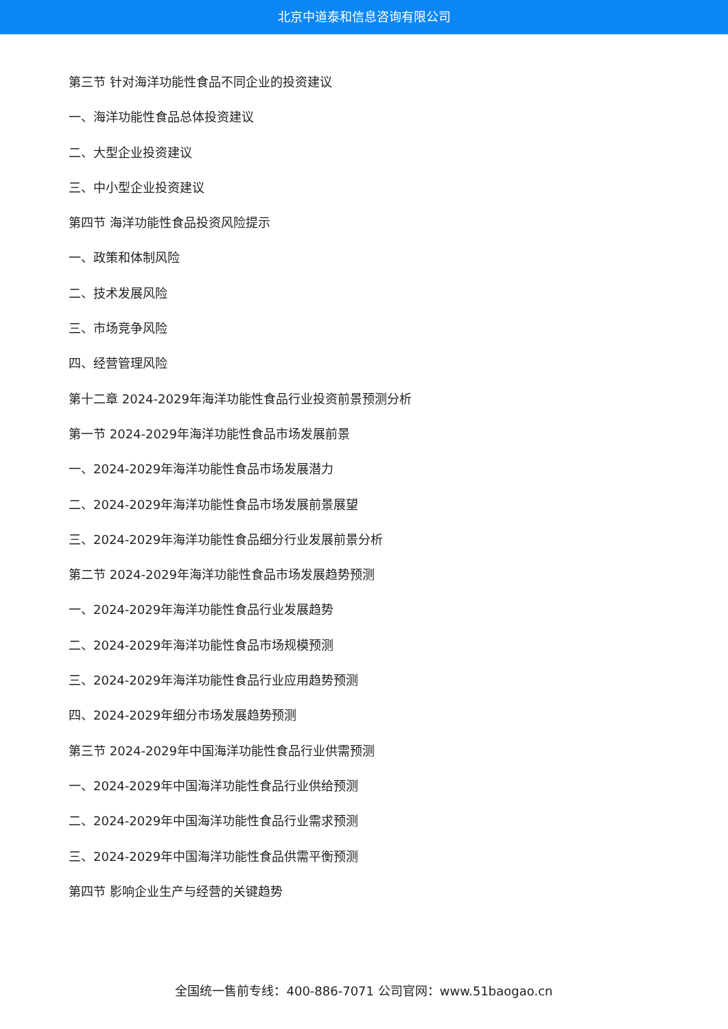北京中道泰和信息咨询有限公司
第三节 针对海洋功能性食品不同企业的投资建议
一、海洋功能性食品总体投资建议
二、大型企业投资建议
三、中小型企业投资建议
第四节 海洋功能性食品投资风险提示
一、政策和体制风险
二、技术发展风险
三、市场竞争风险
四、经营管理风险
第十二章 2024-2029年海洋功能性食品行业投资前景预测分析
第一节 2024-2029年海洋功能性食品市场发展前景
一、2024-2029年海洋功能性食品市场发展潜力
二、2024-2029年海洋功能性食品市场发展前景展望
三、2024-2029年海洋功能性食品细分行业发展前景分析
第二节 2024-2029年海洋功能性食品市场发展趋势预测
一、2024-2029年海洋功能性食品行业发展趋势
二、2024-2029年海洋功能性食品市场规模预测
三、2024-2029年海洋功能性食品行业应用趋势预测
四、2024-2029年细分市场发展趋势预测
第三节 2024-2029年中国海洋功能性食品行业供需预测
一、2024-2029年中国海洋功能性食品行业供给预测
二、2024-2029年中国海洋功能性食品行业需求预测
三、2024-2029年中国海洋功能性食品供需平衡预测
第四节 影响企业生产与经营的关键趋势
全国统一售前专线：400-886-7071 公司官网：www.51baogao.cn